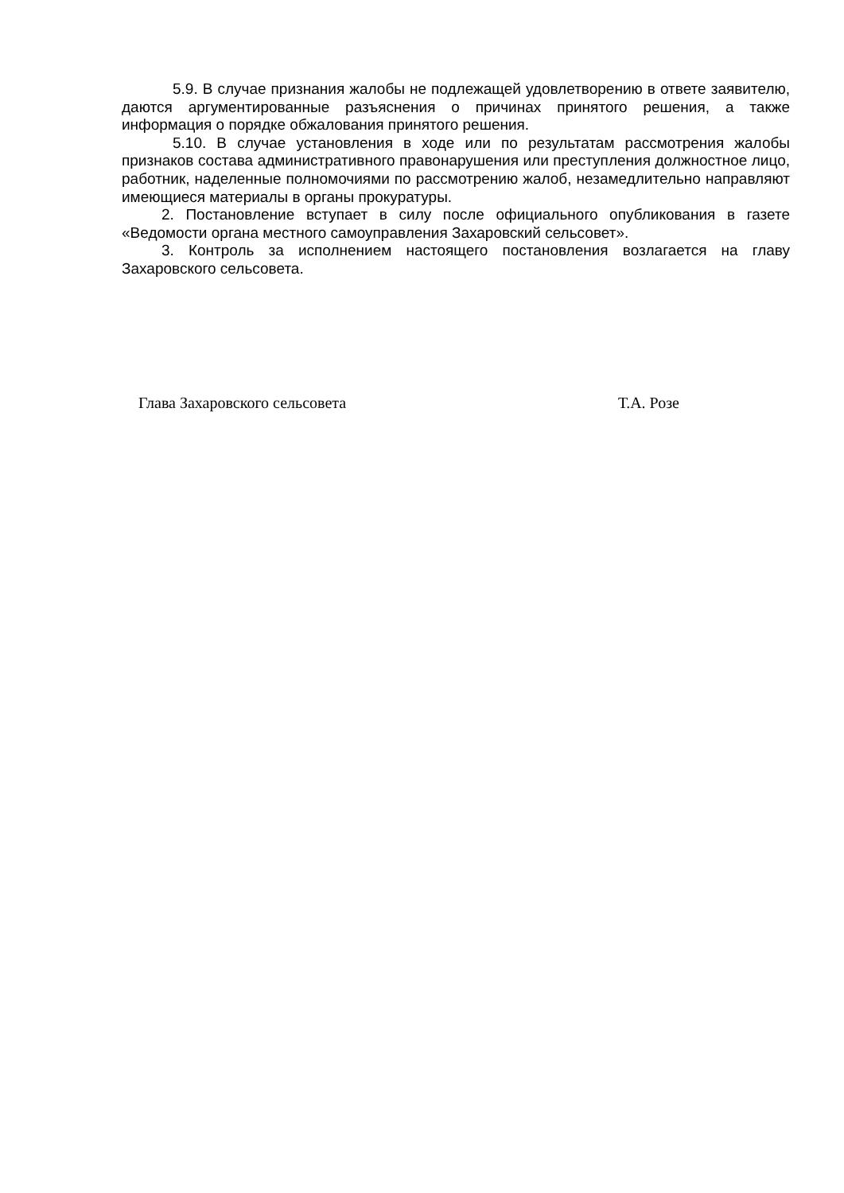5.9. В случае признания жалобы не подлежащей удовлетворению в ответе заявителю, даются аргументированные разъяснения о причинах принятого решения, а также информация о порядке обжалования принятого решения.
5.10. В случае установления в ходе или по результатам рассмотрения жалобы признаков состава административного правонарушения или преступления должностное лицо, работник, наделенные полномочиями по рассмотрению жалоб, незамедлительно направляют имеющиеся материалы в органы прокуратуры.
2. Постановление вступает в силу после официального опубликования в газете «Ведомости органа местного самоуправления Захаровский сельсовет».
3. Контроль за исполнением настоящего постановления возлагается на главу Захаровского сельсовета.
Глава Захаровского сельсовета Т.А. Розе